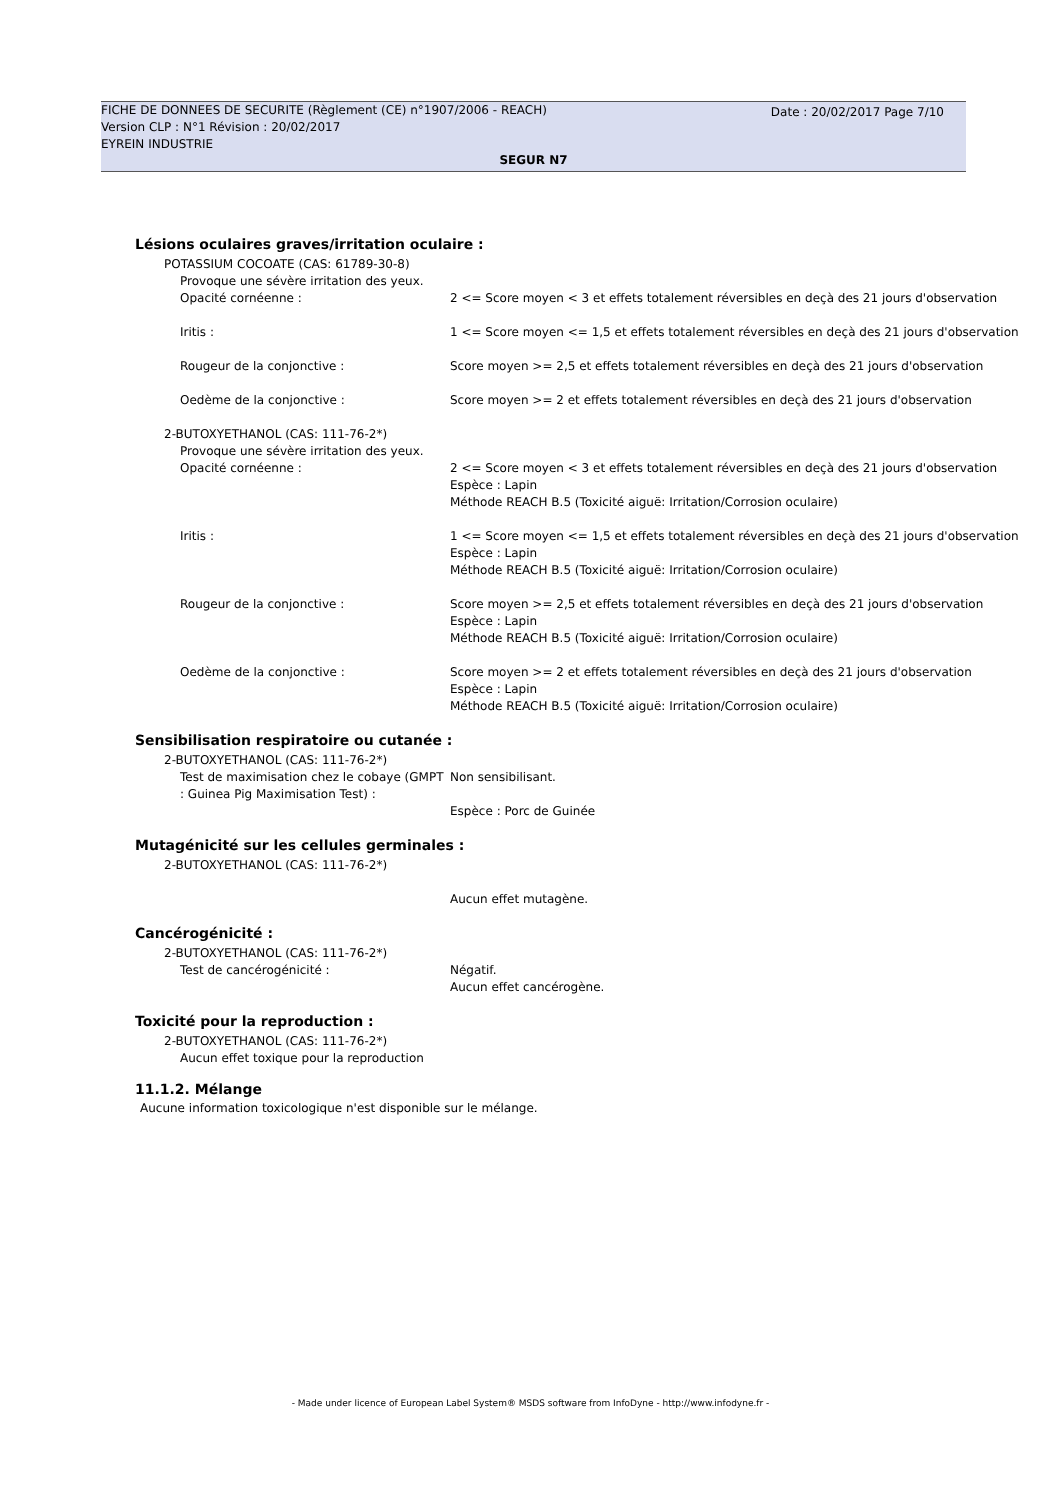Date : 20/02/2017 Page 7/10
FICHE DE DONNEES DE SECURITE (Règlement (CE) n°1907/2006 - REACH)
Version CLP : N°1 Révision : 20/02/2017
EYREIN INDUSTRIE
SEGUR N7
Lésions oculaires graves/irritation oculaire :
POTASSIUM COCOATE (CAS: 61789-30-8)
Provoque une sévère irritation des yeux.
Opacité cornéenne : 2 <= Score moyen < 3 et effets totalement réversibles en deçà des 21 jours d'observation
Iritis : 1 <= Score moyen <= 1,5 et effets totalement réversibles en deçà des 21 jours d'observation
Rougeur de la conjonctive : Score moyen >= 2,5 et effets totalement réversibles en deçà des 21 jours d'observation
Oedème de la conjonctive : Score moyen >= 2 et effets totalement réversibles en deçà des 21 jours d'observation
2-BUTOXYETHANOL (CAS: 111-76-2*)
Provoque une sévère irritation des yeux.
Opacité cornéenne : 2 <= Score moyen < 3 et effets totalement réversibles en deçà des 21 jours d'observation
Espèce : Lapin
Méthode REACH B.5 (Toxicité aiguë: Irritation/Corrosion oculaire)
Iritis : 1 <= Score moyen <= 1,5 et effets totalement réversibles en deçà des 21 jours d'observation
Espèce : Lapin
Méthode REACH B.5 (Toxicité aiguë: Irritation/Corrosion oculaire)
Rougeur de la conjonctive : Score moyen >= 2,5 et effets totalement réversibles en deçà des 21 jours d'observation
Espèce : Lapin
Méthode REACH B.5 (Toxicité aiguë: Irritation/Corrosion oculaire)
Oedème de la conjonctive : Score moyen >= 2 et effets totalement réversibles en deçà des 21 jours d'observation
Espèce : Lapin
Méthode REACH B.5 (Toxicité aiguë: Irritation/Corrosion oculaire)
Sensibilisation respiratoire ou cutanée :
2-BUTOXYETHANOL (CAS: 111-76-2*)
Test de maximisation chez le cobaye (GMPT : Guinea Pig Maximisation Test) :
Non sensibilisant.
Espèce : Porc de Guinée
Mutagénicité sur les cellules germinales :
2-BUTOXYETHANOL (CAS: 111-76-2*)
Aucun effet mutagène.
Cancérogénicité :
2-BUTOXYETHANOL (CAS: 111-76-2*)
Test de cancérogénicité : Négatif.
Aucun effet cancérogène.
Toxicité pour la reproduction :
2-BUTOXYETHANOL (CAS: 111-76-2*)
Aucun effet toxique pour la reproduction
11.1.2. Mélange
Aucune information toxicologique n'est disponible sur le mélange.
- Made under licence of European Label System® MSDS software from InfoDyne - http://www.infodyne.fr -